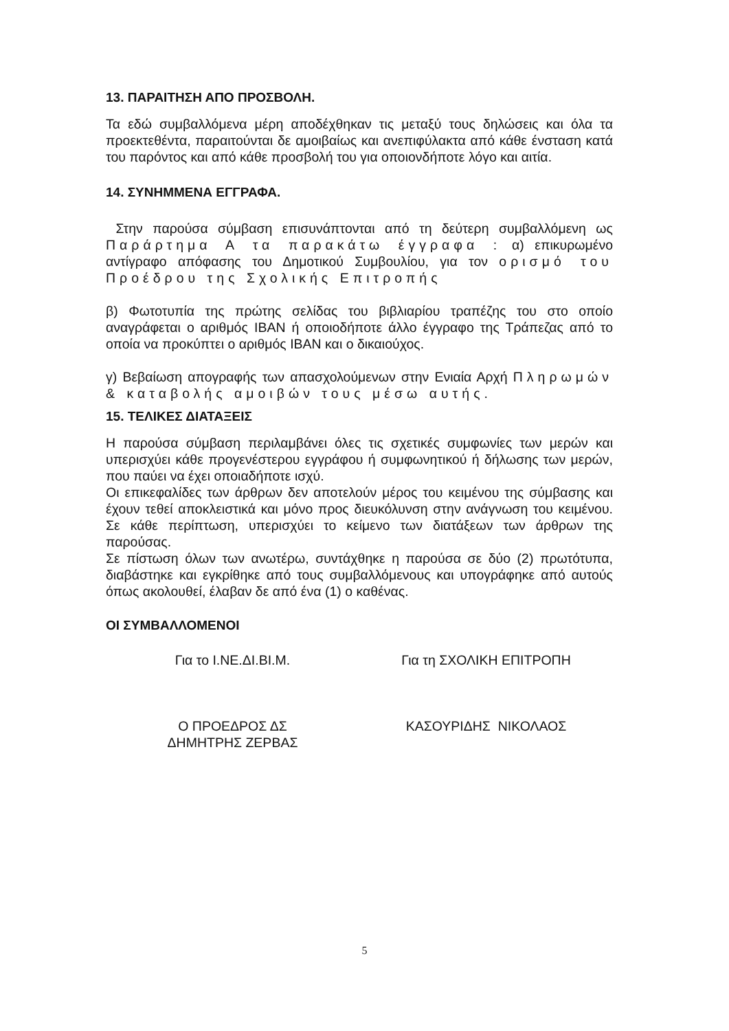13. ΠΑΡΑΙΤΗΣΗ ΑΠΟ ΠΡΟΣΒΟΛΗ.
Τα εδώ συμβαλλόμενα μέρη αποδέχθηκαν τις μεταξύ τους δηλώσεις και όλα τα προεκτεθέντα, παραιτούνται δε αμοιβαίως και ανεπιφύλακτα από κάθε ένσταση κατά του παρόντος και από κάθε προσβολή του για οποιονδήποτε λόγο και αιτία.
14. ΣΥΝΗΜΜΕΝΑ ΕΓΓΡΑΦΑ.
Στην παρούσα σύμβαση επισυνάπτονται από τη δεύτερη συμβαλλόμενη ως Παράρτημα Α τα παρακάτω έγγραφα : α) επικυρωμένο αντίγραφο απόφασης του Δημοτικού Συμβουλίου, για τον ορισμό του Προέδρου της Σχολικής Επιτροπής
β) Φωτοτυπία της πρώτης σελίδας του βιβλιαρίου τραπέζης του στο οποίο αναγράφεται ο αριθμός ΙΒΑΝ ή οποιοδήποτε άλλο έγγραφο της Τράπεζας από το οποία να προκύπτει ο αριθμός ΙΒΑΝ και ο δικαιούχος.
γ) Βεβαίωση απογραφής των απασχολούμενων στην Ενιαία Αρχή Πληρωμών & καταβολής αμοιβών τους μέσω αυτής.
15. ΤΕΛΙΚΕΣ ΔΙΑΤΑΞΕΙΣ
Η παρούσα σύμβαση περιλαμβάνει όλες τις σχετικές συμφωνίες των μερών και υπερισχύει κάθε προγενέστερου εγγράφου ή συμφωνητικού ή δήλωσης των μερών, που παύει να έχει οποιαδήποτε ισχύ.
Οι επικεφαλίδες των άρθρων δεν αποτελούν μέρος του κειμένου της σύμβασης και έχουν τεθεί αποκλειστικά και μόνο προς διευκόλυνση στην ανάγνωση του κειμένου. Σε κάθε περίπτωση, υπερισχύει το κείμενο των διατάξεων των άρθρων της παρούσας.
Σε πίστωση όλων των ανωτέρω, συντάχθηκε η παρούσα σε δύο (2) πρωτότυπα, διαβάστηκε και εγκρίθηκε από τους συμβαλλόμενους και υπογράφηκε από αυτούς όπως ακολουθεί, έλαβαν δε από ένα (1) ο καθένας.
ΟΙ ΣΥΜΒΑΛΛΟΜΕΝΟΙ
Για το Ι.ΝΕ.ΔΙ.ΒΙ.Μ. Για τη ΣΧΟΛΙΚΗ ΕΠΙΤΡΟΠΗ
Ο ΠΡΟΕΔΡΟΣ ΔΣ
ΔΗΜΗΤΡΗΣ ΖΕΡΒΑΣ
ΚΑΣΟΥΡΙΔΗΣ ΝΙΚΟΛΑΟΣ
5